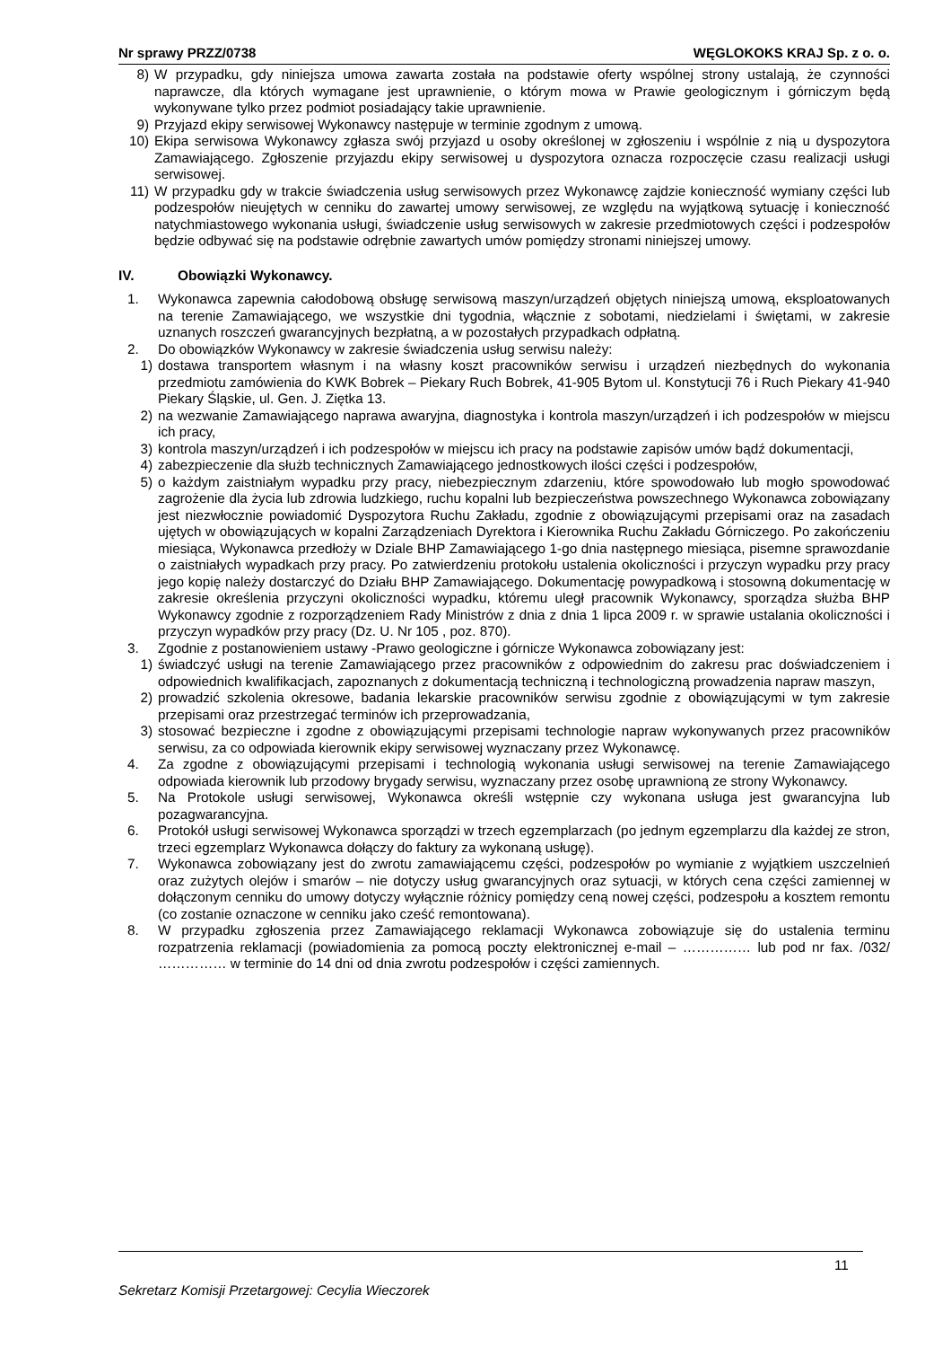Nr sprawy PRZZ/0738 WĘGLOKOKS KRAJ Sp. z o. o.
8) W przypadku, gdy niniejsza umowa zawarta została na podstawie oferty wspólnej strony ustalają, że czynności naprawcze, dla których wymagane jest uprawnienie, o którym mowa w Prawie geologicznym i górniczym będą wykonywane tylko przez podmiot posiadający takie uprawnienie.
9) Przyjazd ekipy serwisowej Wykonawcy następuje w terminie zgodnym z umową.
10) Ekipa serwisowa Wykonawcy zgłasza swój przyjazd u osoby określonej w zgłoszeniu i wspólnie z nią u dyspozytora Zamawiającego. Zgłoszenie przyjazdu ekipy serwisowej u dyspozytora oznacza rozpoczęcie czasu realizacji usługi serwisowej.
11) W przypadku gdy w trakcie świadczenia usług serwisowych przez Wykonawcę zajdzie konieczność wymiany części lub podzespołów nieujętych w cenniku do zawartej umowy serwisowej, ze względu na wyjątkową sytuację i konieczność natychmiastowego wykonania usługi, świadczenie usług serwisowych w zakresie przedmiotowych części i podzespołów będzie odbywać się na podstawie odrębnie zawartych umów pomiędzy stronami niniejszej umowy.
IV. Obowiązki Wykonawcy.
1. Wykonawca zapewnia całodobową obsługę serwisową maszyn/urządzeń objętych niniejszą umową, eksploatowanych na terenie Zamawiającego, we wszystkie dni tygodnia, włącznie z sobotami, niedzielami i świętami, w zakresie uznanych roszczeń gwarancyjnych bezpłatną, a w pozostałych przypadkach odpłatną.
2. Do obowiązków Wykonawcy w zakresie świadczenia usług serwisu należy:
1) dostawa transportem własnym i na własny koszt pracowników serwisu i urządzeń niezbędnych do wykonania przedmiotu zamówienia do KWK Bobrek – Piekary Ruch Bobrek, 41-905 Bytom ul. Konstytucji 76 i Ruch Piekary 41-940 Piekary Śląskie, ul. Gen. J. Ziętka 13.
2) na wezwanie Zamawiającego naprawa awaryjna, diagnostyka i kontrola maszyn/urządzeń i ich podzespołów w miejscu ich pracy,
3) kontrola maszyn/urządzeń i ich podzespołów w miejscu ich pracy na podstawie zapisów umów bądź dokumentacji,
4) zabezpieczenie dla służb technicznych Zamawiającego jednostkowych ilości części i podzespołów,
5) o każdym zaistniałym wypadku przy pracy, niebezpiecznym zdarzeniu, które spowodowało lub mogło spowodować zagrożenie dla życia lub zdrowia ludzkiego, ruchu kopalni lub bezpieczeństwa powszechnego Wykonawca zobowiązany jest niezwłocznie powiadomić Dyspozytora Ruchu Zakładu, zgodnie z obowiązującymi przepisami oraz na zasadach ujętych w obowiązujących w kopalni Zarządzeniach Dyrektora i Kierownika Ruchu Zakładu Górniczego. Po zakończeniu miesiąca, Wykonawca przedłoży w Dziale BHP Zamawiającego 1-go dnia następnego miesiąca, pisemne sprawozdanie o zaistniałych wypadkach przy pracy. Po zatwierdzeniu protokołu ustalenia okoliczności i przyczyn wypadku przy pracy jego kopię należy dostarczyć do Działu BHP Zamawiającego. Dokumentację powypadkową i stosowną dokumentację w zakresie określenia przyczyni okoliczności wypadku, któremu uległ pracownik Wykonawcy, sporządza służba BHP Wykonawcy zgodnie z rozporządzeniem Rady Ministrów z dnia z dnia 1 lipca 2009 r. w sprawie ustalania okoliczności i przyczyn wypadków przy pracy (Dz. U. Nr 105 , poz. 870).
3. Zgodnie z postanowieniem ustawy -Prawo geologiczne i górnicze Wykonawca zobowiązany jest:
1) świadczyć usługi na terenie Zamawiającego przez pracowników z odpowiednim do zakresu prac doświadczeniem i odpowiednich kwalifikacjach, zapoznanych z dokumentacją techniczną i technologiczną prowadzenia napraw maszyn,
2) prowadzić szkolenia okresowe, badania lekarskie pracowników serwisu zgodnie z obowiązującymi w tym zakresie przepisami oraz przestrzegać terminów ich przeprowadzania,
3) stosować bezpieczne i zgodne z obowiązującymi przepisami technologie napraw wykonywanych przez pracowników serwisu, za co odpowiada kierownik ekipy serwisowej wyznaczany przez Wykonawcę.
4. Za zgodne z obowiązującymi przepisami i technologią wykonania usługi serwisowej na terenie Zamawiającego odpowiada kierownik lub przodowy brygady serwisu, wyznaczany przez osobę uprawnioną ze strony Wykonawcy.
5. Na Protokole usługi serwisowej, Wykonawca określi wstępnie czy wykonana usługa jest gwarancyjna lub pozagwarancyjna.
6. Protokół usługi serwisowej Wykonawca sporządzi w trzech egzemplarzach (po jednym egzemplarzu dla każdej ze stron, trzeci egzemplarz Wykonawca dołączy do faktury za wykonaną usługę).
7. Wykonawca zobowiązany jest do zwrotu zamawiającemu części, podzespołów po wymianie z wyjątkiem uszczelnień oraz zużytych olejów i smarów – nie dotyczy usług gwarancyjnych oraz sytuacji, w których cena części zamiennej w dołączonym cenniku do umowy dotyczy wyłącznie różnicy pomiędzy ceną nowej części, podzespołu a kosztem remontu (co zostanie oznaczone w cenniku jako cześć remontowana).
8. W przypadku zgłoszenia przez Zamawiającego reklamacji Wykonawca zobowiązuje się do ustalenia terminu rozpatrzenia reklamacji (powiadomienia za pomocą poczty elektronicznej e-mail – …………… lub pod nr fax. /032/ …………… w terminie do 14 dni od dnia zwrotu podzespołów i części zamiennych.
11
Sekretarz Komisji Przetargowej: Cecylia Wieczorek